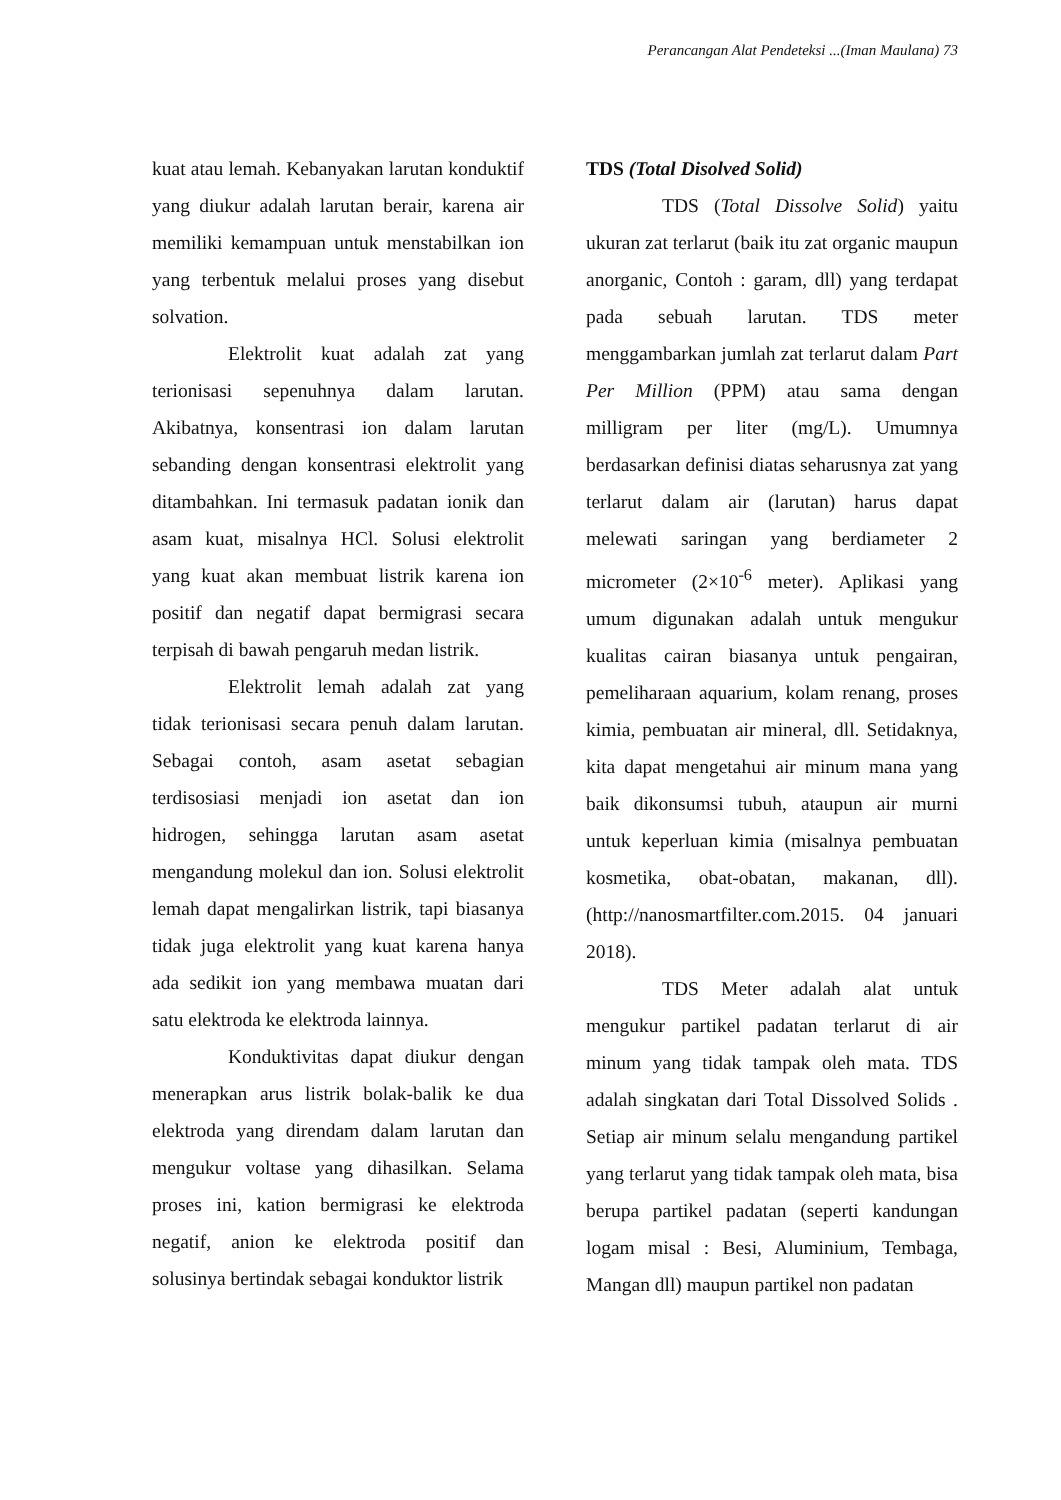Perancangan Alat Pendeteksi ...(Iman Maulana) 73
kuat atau lemah. Kebanyakan larutan konduktif yang diukur adalah larutan berair, karena air memiliki kemampuan untuk menstabilkan ion yang terbentuk melalui proses yang disebut solvation.
Elektrolit kuat adalah zat yang terionisasi sepenuhnya dalam larutan. Akibatnya, konsentrasi ion dalam larutan sebanding dengan konsentrasi elektrolit yang ditambahkan. Ini termasuk padatan ionik dan asam kuat, misalnya HCl. Solusi elektrolit yang kuat akan membuat listrik karena ion positif dan negatif dapat bermigrasi secara terpisah di bawah pengaruh medan listrik.
Elektrolit lemah adalah zat yang tidak terionisasi secara penuh dalam larutan. Sebagai contoh, asam asetat sebagian terdisosiasi menjadi ion asetat dan ion hidrogen, sehingga larutan asam asetat mengandung molekul dan ion. Solusi elektrolit lemah dapat mengalirkan listrik, tapi biasanya tidak juga elektrolit yang kuat karena hanya ada sedikit ion yang membawa muatan dari satu elektroda ke elektroda lainnya.
Konduktivitas dapat diukur dengan menerapkan arus listrik bolak-balik ke dua elektroda yang direndam dalam larutan dan mengukur voltase yang dihasilkan. Selama proses ini, kation bermigrasi ke elektroda negatif, anion ke elektroda positif dan solusinya bertindak sebagai konduktor listrik
TDS (Total Disolved Solid)
TDS (Total Dissolve Solid) yaitu ukuran zat terlarut (baik itu zat organic maupun anorganic, Contoh : garam, dll) yang terdapat pada sebuah larutan. TDS meter menggambarkan jumlah zat terlarut dalam Part Per Million (PPM) atau sama dengan milligram per liter (mg/L). Umumnya berdasarkan definisi diatas seharusnya zat yang terlarut dalam air (larutan) harus dapat melewati saringan yang berdiameter 2 micrometer (2×10<sup>-6</sup> meter). Aplikasi yang umum digunakan adalah untuk mengukur kualitas cairan biasanya untuk pengairan, pemeliharaan aquarium, kolam renang, proses kimia, pembuatan air mineral, dll. Setidaknya, kita dapat mengetahui air minum mana yang baik dikonsumsi tubuh, ataupun air murni untuk keperluan kimia (misalnya pembuatan kosmetika, obat-obatan, makanan, dll).(http://nanosmartfilter.com.2015. 04 januari 2018).
TDS Meter adalah alat untuk mengukur partikel padatan terlarut di air minum yang tidak tampak oleh mata. TDS adalah singkatan dari Total Dissolved Solids . Setiap air minum selalu mengandung partikel yang terlarut yang tidak tampak oleh mata, bisa berupa partikel padatan (seperti kandungan logam misal : Besi, Aluminium, Tembaga, Mangan dll) maupun partikel non padatan